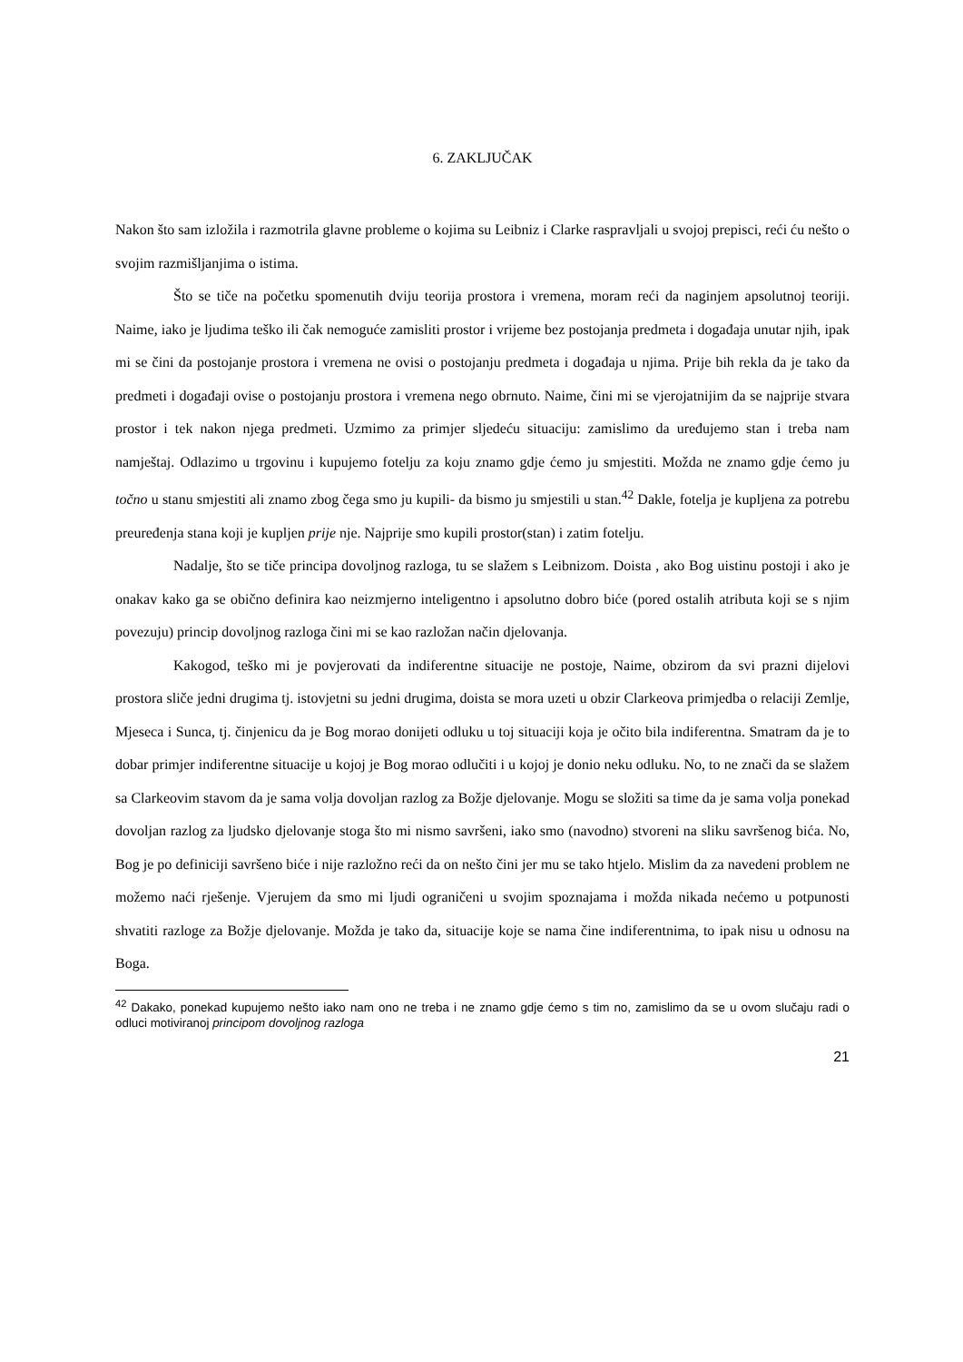6. ZAKLJUČAK
Nakon što sam izložila i razmotrila glavne probleme o kojima su Leibniz i Clarke raspravljali u svojoj prepisci, reći ću nešto o svojim razmišljanjima o istima.
Što se tiče na početku spomenutih dviju teorija prostora i vremena, moram reći da naginjem apsolutnoj teoriji. Naime, iako je ljudima teško ili čak nemoguće zamisliti prostor i vrijeme bez postojanja predmeta i događaja unutar njih, ipak mi se čini da postojanje prostora i vremena ne ovisi o postojanju predmeta i događaja u njima. Prije bih rekla da je tako da predmeti i događaji ovise o postojanju prostora i vremena nego obrnuto. Naime, čini mi se vjerojatnijim da se najprije stvara prostor i tek nakon njega predmeti. Uzmimo za primjer sljedeću situaciju: zamislimo da uređujemo stan i treba nam namještaj. Odlazimo u trgovinu i kupujemo fotelju za koju znamo gdje ćemo ju smjestiti. Možda ne znamo gdje ćemo ju točno u stanu smjestiti ali znamo zbog čega smo ju kupili- da bismo ju smjestili u stan.<sup>42</sup> Dakle, fotelja je kupljena za potrebu preuređenja stana koji je kupljen prije nje. Najprije smo kupili prostor(stan) i zatim fotelju.
Nadalje, što se tiče principa dovoljnog razloga, tu se slažem s Leibnizom. Doista , ako Bog uistinu postoji i ako je onakav kako ga se obično definira kao neizmjerno inteligentno i apsolutno dobro biće (pored ostalih atributa koji se s njim povezuju) princip dovoljnog razloga čini mi se kao razložan način djelovanja.
Kakogod, teško mi je povjerovati da indiferentne situacije ne postoje, Naime, obzirom da svi prazni dijelovi prostora sliče jedni drugima tj. istovjetni su jedni drugima, doista se mora uzeti u obzir Clarkeova primjedba o relaciji Zemlje, Mjeseca i Sunca, tj. činjenicu da je Bog morao donijeti odluku u toj situaciji koja je očito bila indiferentna. Smatram da je to dobar primjer indiferentne situacije u kojoj je Bog morao odlučiti i u kojoj je donio neku odluku. No, to ne znači da se slažem sa Clarkeovim stavom da je sama volja dovoljan razlog za Božje djelovanje. Mogu se složiti sa time da je sama volja ponekad dovoljan razlog za ljudsko djelovanje stoga što mi nismo savršeni, iako smo (navodno) stvoreni na sliku savršenog bića. No, Bog je po definiciji savršeno biće i nije razložno reći da on nešto čini jer mu se tako htjelo. Mislim da za navedeni problem ne možemo naći rješenje. Vjerujem da smo mi ljudi ograničeni u svojim spoznajama i možda nikada nećemo u potpunosti shvatiti razloge za Božje djelovanje. Možda je tako da, situacije koje se nama čine indiferentnima, to ipak nisu u odnosu na Boga.
<sup>42</sup> Dakako, ponekad kupujemo nešto iako nam ono ne treba i ne znamo gdje ćemo s tim no, zamislimo da se u ovom slučaju radi o odluci motiviranoj principom dovoljnog razloga
21